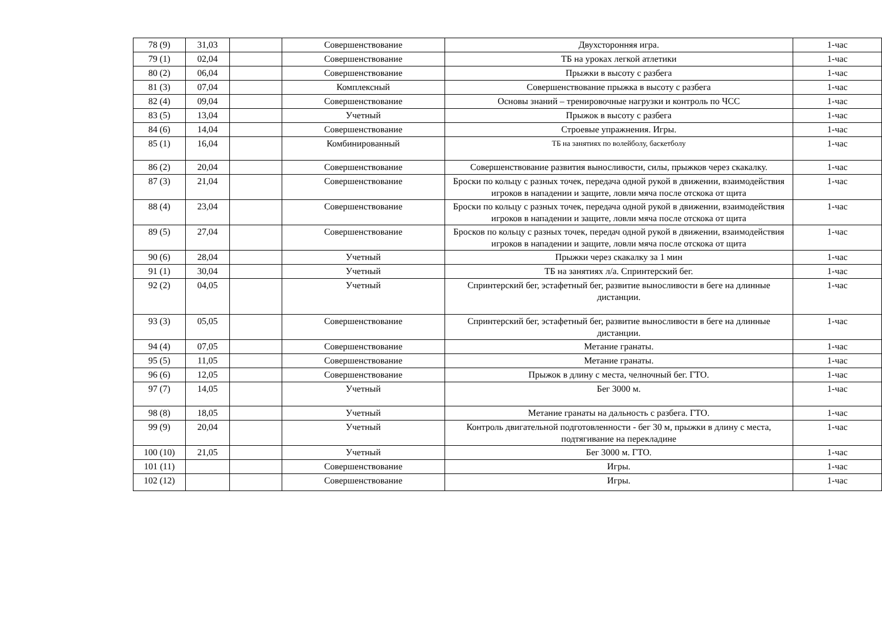| 78 (9) | 31,03 | | Совершенствование | Двухсторонняя игра. | 1-час |
| 79 (1) | 02,04 | | Совершенствование | ТБ на уроках легкой атлетики | 1-час |
| 80 (2) | 06,04 | | Совершенствование | Прыжки в высоту с разбега | 1-час |
| 81 (3) | 07,04 | | Комплексный | Совершенствование прыжка в высоту с разбега | 1-час |
| 82 (4) | 09,04 | | Совершенствование | Основы знаний – тренировочные нагрузки и контроль по ЧСС | 1-час |
| 83 (5) | 13,04 | | Учетный | Прыжок в высоту с разбега | 1-час |
| 84 (6) | 14,04 | | Совершенствование | Строевые упражнения. Игры. | 1-час |
| 85 (1) | 16,04 | | Комбинированный | ТБ на занятиях по волейболу, баскетболу | 1-час |
| 86 (2) | 20,04 | | Совершенствование | Совершенствование развития выносливости, силы, прыжков через скакалку. | 1-час |
| 87 (3) | 21,04 | | Совершенствование | Броски по кольцу с разных точек, передача одной рукой в движении, взаимодействия игроков в нападении и защите, ловли мяча после отскока от щита | 1-час |
| 88 (4) | 23,04 | | Совершенствование | Броски по кольцу с разных точек, передача одной рукой в движении, взаимодействия игроков в нападении и защите, ловли мяча после отскока от щита | 1-час |
| 89 (5) | 27,04 | | Совершенствование | Бросков по кольцу с разных точек, передач одной рукой в движении, взаимодействия игроков в нападении и защите, ловли мяча после отскока от щита | 1-час |
| 90 (6) | 28,04 | | Учетный | Прыжки через скакалку за 1 мин | 1-час |
| 91 (1) | 30,04 | | Учетный | ТБ на занятиях л/а. Спринтерский бег. | 1-час |
| 92 (2) | 04,05 | | Учетный | Спринтерский бег, эстафетный бег, развитие выносливости в беге на длинные дистанции. | 1-час |
| 93 (3) | 05,05 | | Совершенствование | Спринтерский бег, эстафетный бег, развитие выносливости в беге на длинные дистанции. | 1-час |
| 94 (4) | 07,05 | | Совершенствование | Метание гранаты. | 1-час |
| 95 (5) | 11,05 | | Совершенствование | Метание гранаты. | 1-час |
| 96 (6) | 12,05 | | Совершенствование | Прыжок в длину с места, челночный бег. ГТО. | 1-час |
| 97 (7) | 14,05 | | Учетный | Бег 3000 м. | 1-час |
| 98 (8) | 18,05 | | Учетный | Метание гранаты на дальность с разбега. ГТО. | 1-час |
| 99 (9) | 20,04 | | Учетный | Контроль двигательной подготовленности - бег 30 м, прыжки в длину с места, подтягивание на перекладине | 1-час |
| 100 (10) | 21,05 | | Учетный | Бег 3000 м. ГТО. | 1-час |
| 101 (11) | | | Совершенствование | Игры. | 1-час |
| 102 (12) | | | Совершенствование | Игры. | 1-час |